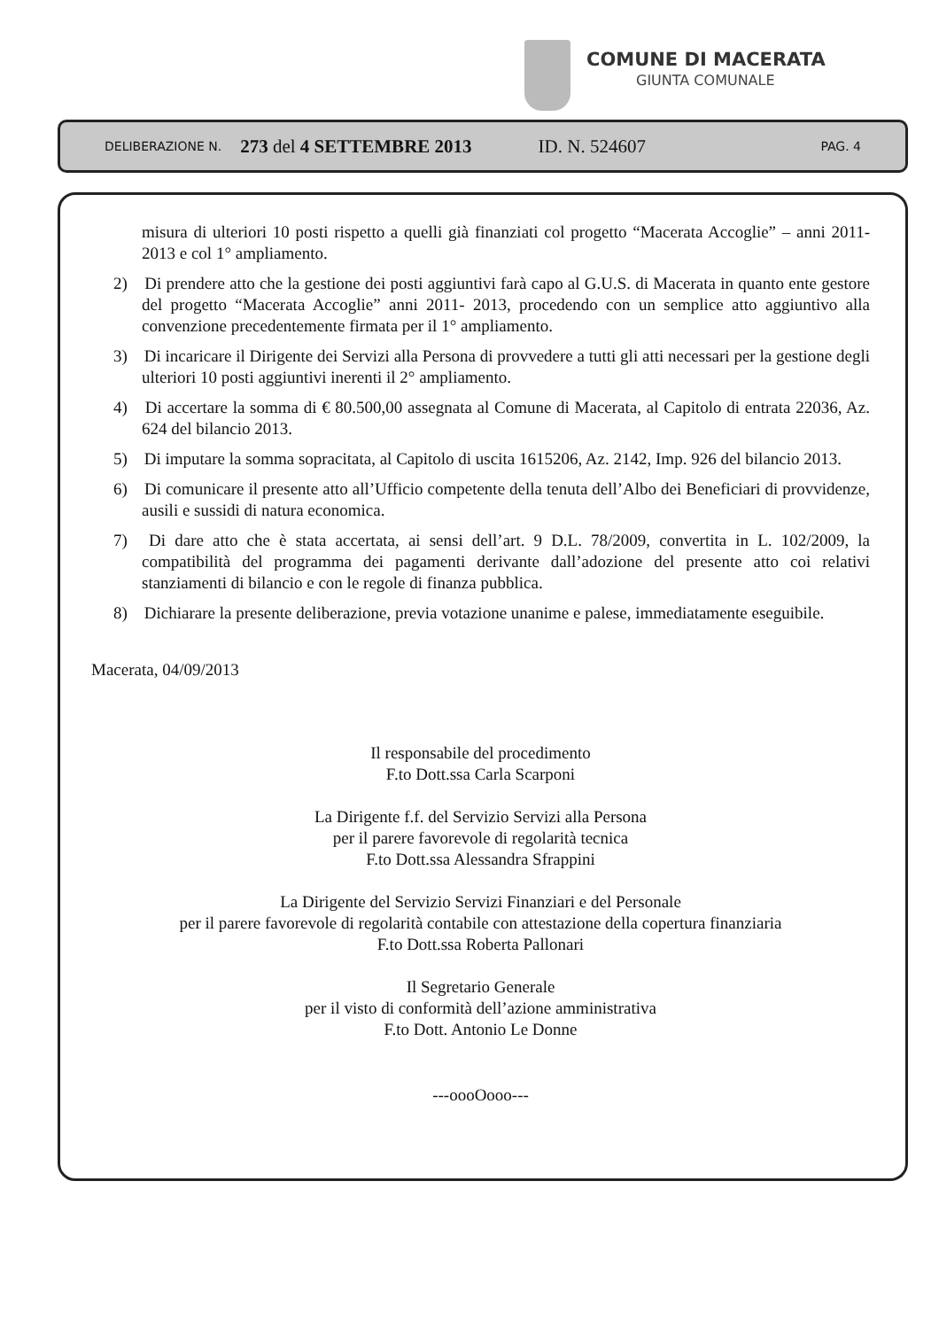COMUNE DI MACERATA
GIUNTA COMUNALE
DELIBERAZIONE N. 273 del 4 SETTEMBRE 2013 ID. N. 524607 PAG. 4
misura di ulteriori 10 posti rispetto a quelli già finanziati col progetto “Macerata Accoglie” – anni 2011-2013 e col 1° ampliamento.
2) Di prendere atto che la gestione dei posti aggiuntivi farà capo al G.U.S. di Macerata in quanto ente gestore del progetto “Macerata Accoglie” anni 2011- 2013, procedendo con un semplice atto aggiuntivo alla convenzione precedentemente firmata per il 1° ampliamento.
3) Di incaricare il Dirigente dei Servizi alla Persona di provvedere a tutti gli atti necessari per la gestione degli ulteriori 10 posti aggiuntivi inerenti il 2° ampliamento.
4) Di accertare la somma di € 80.500,00 assegnata al Comune di Macerata, al Capitolo di entrata 22036, Az. 624 del bilancio 2013.
5) Di imputare la somma sopracitata, al Capitolo di uscita 1615206, Az. 2142, Imp. 926 del bilancio 2013.
6) Di comunicare il presente atto all’Ufficio competente della tenuta dell’Albo dei Beneficiari di provvidenze, ausili e sussidi di natura economica.
7) Di dare atto che è stata accertata, ai sensi dell’art. 9 D.L. 78/2009, convertita in L. 102/2009, la compatibilità del programma dei pagamenti derivante dall’adozione del presente atto coi relativi stanziamenti di bilancio e con le regole di finanza pubblica.
8) Dichiarare la presente deliberazione, previa votazione unanime e palese, immediatamente eseguibile.
Macerata, 04/09/2013
Il responsabile del procedimento
F.to Dott.ssa Carla Scarponi
La Dirigente f.f. del Servizio Servizi alla Persona
per il parere favorevole di regolarità tecnica
F.to Dott.ssa Alessandra Sfrappini
La Dirigente del Servizio Servizi Finanziari e del Personale
per il parere favorevole di regolarità contabile con attestazione della copertura finanziaria
F.to Dott.ssa Roberta Pallonari
Il Segretario Generale
per il visto di conformità dell’azione amministrativa
F.to Dott. Antonio Le Donne
---oooOooo---